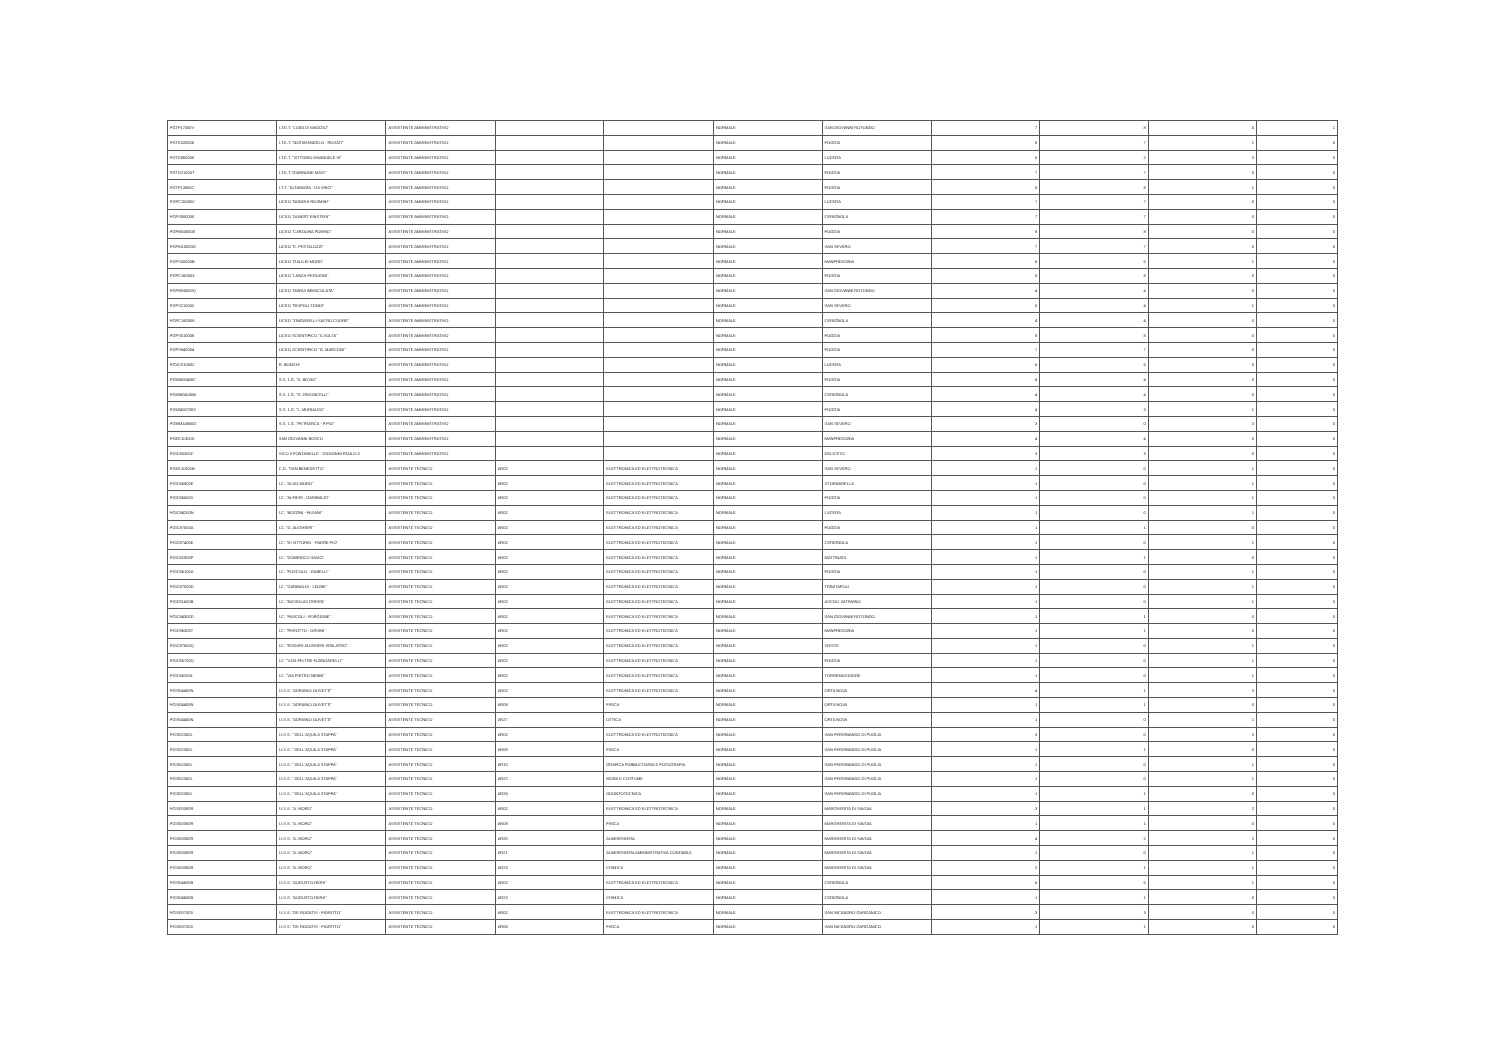| FGTF17000V | I.T.E.T. "LUIGI DI MAGGIO" | ASSISTENTE AMMINISTRATIVO | | | NORMALE | SAN GIOVANNI ROTONDO | 7 | 8 | 5 | 1 |
| FGTE020006 | I.T.E.T. "NOTARANGELO - ROSATI" | ASSISTENTE AMMINISTRATIVO | | | NORMALE | FOGGIA | 8 | 7 | 1 | 0 |
| FGTD060005 | I.T.E.T. "VITTORIO EMANUELE III" | ASSISTENTE AMMINISTRATIVO | | | NORMALE | LUCERA | 5 | 2 | 3 | 0 |
| FGTD21000T | I.T.E.T."GIANNONE MASI" | ASSISTENTE AMMINISTRATIVO | | | NORMALE | FOGGIA | 7 | 7 | 0 | 0 |
| FGTF13000C | I.T.T. "ALTAMURA - DA VINCI" | ASSISTENTE AMMINISTRATIVO | | | NORMALE | FOGGIA | 8 | 8 | 1 | 0 |
| FGPC15000C | LICEO "BONGHI-ROSMINI" | ASSISTENTE AMMINISTRATIVO | | | NORMALE | LUCERA | 7 | 7 | 0 | 0 |
| FGPS08000E | LICEO "ALBERT EINSTEIN" | ASSISTENTE AMMINISTRATIVO | | | NORMALE | CERIGNOLA | 7 | 7 | 0 | 0 |
| FGPM03000E | LICEO "CAROLINA POERIO" | ASSISTENTE AMMINISTRATIVO | | | NORMALE | FOGGIA | 8 | 8 | 0 | 0 |
| FGPM10000G | LICEO "E. PESTALOZZI" | ASSISTENTE AMMINISTRATIVO | | | NORMALE | SAN SEVERO | 7 | 7 | 0 | 0 |
| FGPS20000B | LICEO "GALILEI-MORO" | ASSISTENTE AMMINISTRATIVO | | | NORMALE | MANFREDONIA | 6 | 5 | 1 | 0 |
| FGPC160003 | LICEO "LANZA-PERUGINI" | ASSISTENTE AMMINISTRATIVO | | | NORMALE | FOGGIA | 8 | 8 | 0 | 0 |
| FGPM05000Q | LICEO "MARIA IMMACOLATA" | ASSISTENTE AMMINISTRATIVO | | | NORMALE | SAN GIOVANNI ROTONDO | 4 | 4 | 0 | 0 |
| FGPS210002 | LICEO "RISPOLI-TONDI" | ASSISTENTE AMMINISTRATIVO | | | NORMALE | SAN SEVERO | 5 | 4 | 1 | 0 |
| FGPC180008 | LICEO "ZINGARELLI-SACRO CUORE" | ASSISTENTE AMMINISTRATIVO | | | NORMALE | CERIGNOLA | 4 | 4 | 0 | 0 |
| FGPS010008 | LICEO SCIENTIFICO "A.VOLTA" | ASSISTENTE AMMINISTRATIVO | | | NORMALE | FOGGIA | 8 | 8 | 0 | 0 |
| FGPS040004 | LICEO SCIENTIFICO "G. MARCONI" | ASSISTENTE AMMINISTRATIVO | | | NORMALE | FOGGIA | 7 | 7 | 0 | 0 |
| FGVC01000C | R. BONGHI | ASSISTENTE AMMINISTRATIVO | | | NORMALE | LUCERA | 6 | 6 | 0 | 0 |
| FGMM00400C | S.S. 1 G. "D. BOVIO" | ASSISTENTE AMMINISTRATIVO | | | NORMALE | FOGGIA | 4 | 4 | 0 | 0 |
| FGMM04100B | S.S. 1 G. "G. PAVONCELLI" | ASSISTENTE AMMINISTRATIVO | | | NORMALE | CERIGNOLA | 4 | 4 | 0 | 0 |
| FGMM00700X | S.S. 1 G. "L. MURIALDO" | ASSISTENTE AMMINISTRATIVO | | | NORMALE | FOGGIA | 4 | 3 | 1 | 0 |
| FGMM14800G | S.S. 1 G. "PETRARCA - P.PIO" | ASSISTENTE AMMINISTRATIVO | | | NORMALE | SAN SEVERO | 3 | 0 | 3 | 0 |
| FGEE11300X | SAN GIOVANNI BOSCO | ASSISTENTE AMMINISTRATIVO | | | NORMALE | MANFREDONIA | 4 | 4 | 0 | 0 |
| FGIC80300C | VICO II FONTANELLE - GIOVANNI PAOLO II | ASSISTENTE AMMINISTRATIVO | | | NORMALE | DELICETO | 3 | 3 | 0 | 0 |
| FGEE11000N | C.D. "SAN BENEDETTO" | ASSISTENTE TECNICO | AR02 | ELETTRONICA ED ELETTROTECNICA | NORMALE | SAN SEVERO | 1 | 0 | 1 | 0 |
| FGIC85800E | I.C. "ALDO MORO" | ASSISTENTE TECNICO | AR02 | ELETTRONICA ED ELETTROTECNICA | NORMALE | STORNARELLA | 1 | 0 | 1 | 0 |
| FGIC85600V | I.C. "ALFIERI - GARIBALDI" | ASSISTENTE TECNICO | AR02 | ELETTRONICA ED ELETTROTECNICA | NORMALE | FOGGIA | 1 | 0 | 1 | 0 |
| FGIC84200N | I.C. "BOZZINI - FASANI" | ASSISTENTE TECNICO | AR02 | ELETTRONICA ED ELETTROTECNICA | NORMALE | LUCERA | 1 | 0 | 1 | 0 |
| FGIC87500A | I.C. "D. ALIGHIERI" | ASSISTENTE TECNICO | AR02 | ELETTRONICA ED ELETTROTECNICA | NORMALE | FOGGIA | 1 | 1 | 0 | 0 |
| FGIC87400E | I.C. "DI VITTORIO - PADRE PIO" | ASSISTENTE TECNICO | AR02 | ELETTRONICA ED ELETTROTECNICA | NORMALE | CERIGNOLA | 1 | 0 | 1 | 0 |
| FGIC82800P | I.C. "DOMENICO SAVIO" | ASSISTENTE TECNICO | AR02 | ELETTRONICA ED ELETTROTECNICA | NORMALE | MATTINATA | 1 | 1 | 0 | 0 |
| FGIC86100A | I.C. "FOSCOLO - GABELLI" | ASSISTENTE TECNICO | AR02 | ELETTRONICA ED ELETTROTECNICA | NORMALE | FOGGIA | 1 | 0 | 1 | 0 |
| FGIC87000D | I.C. "GARIBALDI - LEONE" | ASSISTENTE TECNICO | AR02 | ELETTRONICA ED ELETTROTECNICA | NORMALE | TRINITAPOLI | 1 | 0 | 1 | 0 |
| FGIC81600B | I.C. "NICHOLAS GREEN" | ASSISTENTE TECNICO | AR02 | ELETTRONICA ED ELETTROTECNICA | NORMALE | ASCOLI SATRIANO | 1 | 0 | 1 | 0 |
| FGIC84300D | I.C. "PASCOLI - FORGIONE" | ASSISTENTE TECNICO | AR02 | ELETTRONICA ED ELETTROTECNICA | NORMALE | SAN GIOVANNI ROTONDO | 1 | 1 | 0 | 0 |
| FGIC86300T | I.C. "PEROTTO - ORSINI" | ASSISTENTE TECNICO | AR02 | ELETTRONICA ED ELETTROTECNICA | NORMALE | MANFREDONIA | 1 | 1 | 0 | 0 |
| FGIC87600Q | I.C. "RODARI-ALIGHIERI-SPALATRO" | ASSISTENTE TECNICO | AR02 | ELETTRONICA ED ELETTROTECNICA | NORMALE | VIESTE | 1 | 0 | 1 | 0 |
| FGIC85700Q | I.C. "V.DA FELTRE-N.ZINGARELLI" | ASSISTENTE TECNICO | AR02 | ELETTRONICA ED ELETTROTECNICA | NORMALE | FOGGIA | 1 | 0 | 1 | 0 |
| FGIC85200L | I.C. "VIA PIETRO NENNI" | ASSISTENTE TECNICO | AR02 | ELETTRONICA ED ELETTROTECNICA | NORMALE | TORREMAGGIORE | 1 | 0 | 1 | 0 |
| FGIS04400N | I.I.S.S. "ADRIANO OLIVETTI" | ASSISTENTE TECNICO | AR02 | ELETTRONICA ED ELETTROTECNICA | NORMALE | ORTA NOVA | 4 | 1 | 3 | 0 |
| FGIS04400N | I.I.S.S. "ADRIANO OLIVETTI" | ASSISTENTE TECNICO | AR08 | FISICA | NORMALE | ORTA NOVA | 1 | 1 | 0 | 0 |
| FGIS04400N | I.I.S.S. "ADRIANO OLIVETTI" | ASSISTENTE TECNICO | AR27 | OTTICA | NORMALE | ORTA NOVA | 1 | 0 | 1 | 0 |
| FGIS02300L | I.I.S.S. " DELL'AQUILA STAFFA" | ASSISTENTE TECNICO | AR02 | ELETTRONICA ED ELETTROTECNICA | NORMALE | SAN FERDINANDO DI PUGLIA | 3 | 0 | 3 | 0 |
| FGIS02300L | I.I.S.S. " DELL'AQUILA STAFFA" | ASSISTENTE TECNICO | AR08 | FISICA | NORMALE | SAN FERDINANDO DI PUGLIA | 1 | 1 | 0 | 0 |
| FGIS02300L | I.I.S.S. " DELL'AQUILA STAFFA" | ASSISTENTE TECNICO | AR10 | GRAFICA PUBBLICITARIA E FOTOGRAFIA | NORMALE | SAN FERDINANDO DI PUGLIA | 1 | 0 | 1 | 0 |
| FGIS02300L | I.I.S.S. " DELL'AQUILA STAFFA" | ASSISTENTE TECNICO | AR22 | MODA E COSTUME | NORMALE | SAN FERDINANDO DI PUGLIA | 1 | 0 | 1 | 0 |
| FGIS02300L | I.I.S.S. " DELL'AQUILA STAFFA" | ASSISTENTE TECNICO | AR26 | ODONTOTECNICA | NORMALE | SAN FERDINANDO DI PUGLIA | 1 | 1 | 0 | 0 |
| FGIS00300R | I.I.S.S. "A. MORO" | ASSISTENTE TECNICO | AR02 | ELETTRONICA ED ELETTROTECNICA | NORMALE | MARGHERITA DI SAVOIA | 3 | 1 | 2 | 0 |
| FGIS00300R | I.I.S.S. "A. MORO" | ASSISTENTE TECNICO | AR08 | FISICA | NORMALE | MARGHERITA DI SAVOIA | 1 | 1 | 0 | 0 |
| FGIS00300R | I.I.S.S. "A. MORO" | ASSISTENTE TECNICO | AR20 | ALBERGHIERA | NORMALE | MARGHERITA DI SAVOIA | 4 | 2 | 2 | 0 |
| FGIS00300R | I.I.S.S. "A. MORO" | ASSISTENTE TECNICO | AR21 | ALBERGHIERA AMMINISTRATIVA CONTABILE | NORMALE | MARGHERITA DI SAVOIA | 1 | 0 | 1 | 0 |
| FGIS00300R | I.I.S.S. "A. MORO" | ASSISTENTE TECNICO | AR23 | CHIMICA | NORMALE | MARGHERITA DI SAVOIA | 2 | 1 | 1 | 0 |
| FGIS04600B | I.I.S.S. "AUGUSTO RIGHI" | ASSISTENTE TECNICO | AR02 | ELETTRONICA ED ELETTROTECNICA | NORMALE | CERIGNOLA | 6 | 5 | 1 | 0 |
| FGIS04600B | I.I.S.S. "AUGUSTO RIGHI" | ASSISTENTE TECNICO | AR23 | CHIMICA | NORMALE | CERIGNOLA | 1 | 1 | 0 | 0 |
| FGIS007003 | I.I.S.S. "DE ROGATIS - FIORITTO" | ASSISTENTE TECNICO | AR02 | ELETTRONICA ED ELETTROTECNICA | NORMALE | SAN NICANDRO GARGANICO | 3 | 3 | 0 | 0 |
| FGIS007003 | I.I.S.S. "DE ROGATIS - FIORITTO" | ASSISTENTE TECNICO | AR08 | FISICA | NORMALE | SAN NICANDRO GARGANICO | 1 | 1 | 0 | 0 |